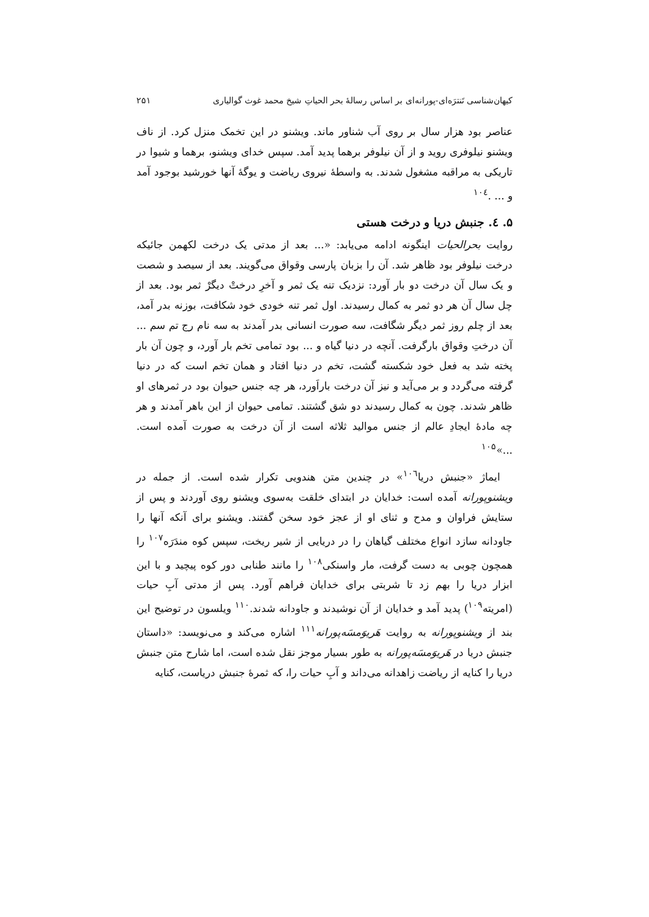کیهان‌شناسی تَنترَه‌ای-پورانه‌ای بر اساس رسالهٔ بحر الحیاتِ شیخ محمد غوث گوالیاری ۲۵۱
عناصر بود هزار سال بر روی آب شناور ماند. ویشنو در این تخمک منزل کرد. از ناف ویشنو نیلوفری روید و از آن نیلوفر برهما پدید آمد. سپس خدای ویشنو، برهما و شیوا در تاریکی به مراقبه مشغول شدند. به واسطهٔ نیروی ریاضت و یوگهٔ آنها خورشید بوجود آمد و ... .<sup>۱۰٤</sup>
۵. ٤. جنبش دریا و درخت هستی
روایت بحرالحیات اینگونه ادامه می‌یابد: «... بعد از مدتی یک درخت لکهمن جائیکه درخت نیلوفر بود ظاهر شد. آن را بزبان پارسی وقواق می‌گویند. بعد از سیصد و شصت و یک سال آن درخت دو بار آورد: نزدیک تنه یک ثمر و آخرِ درختْ دیگرْ ثمر بود. بعد از چل سال آن هر دو ثمر به کمال رسیدند. اول ثمر تنه خودی خود شکافت، بوزنه بدر آمد، بعد از چلم روز ثمر دیگر شگافت، سه صورت انسانی بدر آمدند به سه نام رج تم سم ... آن درختِ وقواق بارگرفت. آنچه در دنیا گیاه و ... بود تمامی تخم بار آورد، و چون آن بار پخته شد به فعل خود شکسته گشت، تخم در دنیا افتاد و همان تخم است که در دنیا گرفته می‌گردد و بر می‌آید و نیز آن درخت باراَورد، هر چه جنس حیوان بود در ثمرهای او ظاهر شدند. چون به کمال رسیدند دو شق گشتند. تمامی حیوان از این باهر آمدند و هر چه مادهٔ ایجادِ عالم از جنس موالید ثلاثه است از آن درخت به صورت آمده است. ...»<sup>۱۰۵</sup>
ایماژ «جنبش دریا<sup>۱۰٦</sup>» در چندین متن هندویی تکرار شده است. از جمله در ویشنوپورانه آمده است: خدایان در ابتدای خلقت به‌سوی ویشنو روی آوردند و پس از ستایش فراوان و مدح و ثنای او از عجز خود سخن گفتند. ویشنو برای آنکه آنها را جاودانه سازد انواع مختلف گیاهان را در دریایی از شیر ریخت، سپس کوه مندَرَه<sup>۱۰۷</sup> را همچون چوبی به دست گرفت، مار واسنکی<sup>۱۰۸</sup> را مانند طنابی دور کوه پیچید و با این ابزار دریا را بهم زد تا شربتی برای خدایان فراهم آورد. پس از مدتی آبِ حیات (امریته<sup>۱۰۹</sup>) پدید آمد و خدایان از آن نوشیدند و جاودانه شدند.<sup>۱۱۰</sup> ویلسون در توضیح این بند از ویشنوپورانه به روایت هَریوَمسَه‌پورانه<sup>۱۱۱</sup> اشاره می‌کند و می‌نویسد: «داستان جنبش دریا در هَریوَمسَه‌پورانه به طور بسیار موجز نقل شده است، اما شارح متن جنبش دریا را کنایه از ریاضت زاهدانه می‌داند و آبِ حیات را، که ثمرهٔ جنبش دریاست، کنایه